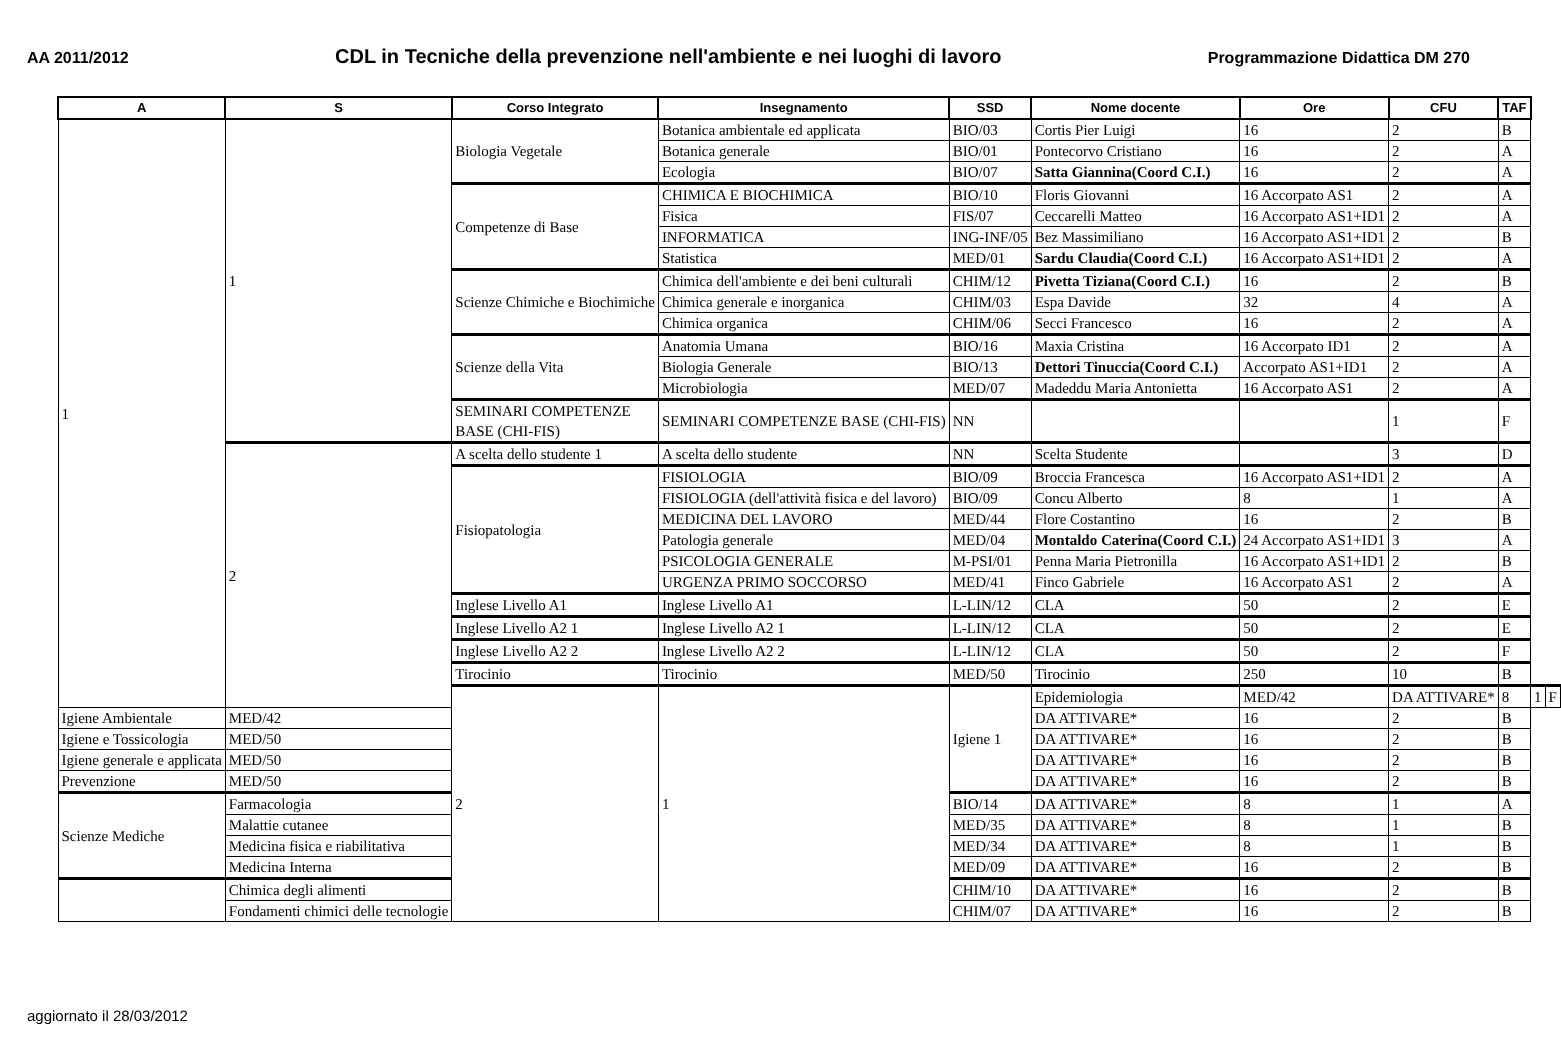AA 2011/2012 CDL in Tecniche della prevenzione nell'ambiente e nei luoghi di lavoro Programmazione Didattica DM 270
| A | S | Corso Integrato | Insegnamento | SSD | Nome docente | Ore | CFU | TAF | | |
| --- | --- | --- | --- | --- | --- | --- | --- | --- | --- | --- |
| 1 | 1 | Biologia Vegetale | Botanica ambientale ed applicata | BIO/03 | Cortis Pier Luigi | 16 | 2 | B | | |
| | | | Botanica generale | BIO/01 | Pontecorvo Cristiano | 16 | 2 | A | | |
| | | | Ecologia | BIO/07 | Satta Giannina(Coord C.I.) | 16 | 2 | A | | |
| | | Competenze di Base | CHIMICA E BIOCHIMICA | BIO/10 | Floris Giovanni | 16 Accorpato AS1 | 2 | A | | |
| | | | Fisica | FIS/07 | Ceccarelli Matteo | 16 Accorpato AS1+ID1 | 2 | A | | |
| | | | INFORMATICA | ING-INF/05 | Bez Massimiliano | 16 Accorpato AS1+ID1 | 2 | B | | |
| | | | Statistica | MED/01 | Sardu Claudia(Coord C.I.) | 16 Accorpato AS1+ID1 | 2 | A | | |
| | | Scienze Chimiche e Biochimiche | Chimica dell'ambiente e dei beni culturali | CHIM/12 | Pivetta Tiziana(Coord C.I.) | 16 | 2 | B | | |
| | | | Chimica generale e inorganica | CHIM/03 | Espa Davide | 32 | 4 | A | | |
| | | | Chimica organica | CHIM/06 | Secci Francesco | 16 | 2 | A | | |
| | | Scienze della Vita | Anatomia Umana | BIO/16 | Maxia Cristina | 16 Accorpato ID1 | 2 | A | | |
| | | | Biologia Generale | BIO/13 | Dettori Tinuccia(Coord C.I.) | Accorpato AS1+ID1 | 2 | A | | |
| | | | Microbiologia | MED/07 | Madeddu Maria Antonietta | 16 Accorpato AS1 | 2 | A | | |
| | | SEMINARI COMPETENZE BASE (CHI-FIS) | SEMINARI COMPETENZE BASE (CHI-FIS) | NN | | | 1 | F | | |
| | 2 | A scelta dello studente 1 | A scelta dello studente | NN | Scelta Studente | | 3 | D | | |
| | | Fisiopatologia | FISIOLOGIA | BIO/09 | Broccia Francesca | 16 Accorpato AS1+ID1 | 2 | A | | |
| | | | FISIOLOGIA (dell'attività fisica e del lavoro) | BIO/09 | Concu Alberto | 8 | 1 | A | | |
| | | | MEDICINA DEL LAVORO | MED/44 | Flore Costantino | 16 | 2 | B | | |
| | | | Patologia generale | MED/04 | Montaldo Caterina(Coord C.I.) | 24 Accorpato AS1+ID1 | 3 | A | | |
| | | | PSICOLOGIA GENERALE | M-PSI/01 | Penna Maria Pietronilla | 16 Accorpato AS1+ID1 | 2 | B | | |
| | | | URGENZA PRIMO SOCCORSO | MED/41 | Finco Gabriele | 16 Accorpato AS1 | 2 | A | | |
| | | Inglese Livello A1 | Inglese Livello A1 | L-LIN/12 | CLA | 50 | 2 | E | | |
| | | Inglese Livello A2 1 | Inglese Livello A2 1 | L-LIN/12 | CLA | 50 | 2 | E | | |
| | | Inglese Livello A2 2 | Inglese Livello A2 2 | L-LIN/12 | CLA | 50 | 2 | F | | |
| | | Tirocinio | Tirocinio | MED/50 | Tirocinio | 250 | 10 | B | | |
| | | 2 | 1 | Igiene 1 | Epidemiologia | MED/42 | DA ATTIVARE* | 8 | 1 | F |
| Igiene Ambientale | MED/42 | | | | DA ATTIVARE* | 16 | 2 | B | | |
| Igiene e Tossicologia | MED/50 | | | | DA ATTIVARE* | 16 | 2 | B | | |
| Igiene generale e applicata | MED/50 | | | | DA ATTIVARE* | 16 | 2 | B | | |
| Prevenzione | MED/50 | | | | DA ATTIVARE* | 16 | 2 | B | | |
| Scienze Mediche | Farmacologia | | | BIO/14 | DA ATTIVARE* | 8 | 1 | A | | |
| | Malattie cutanee | | | MED/35 | DA ATTIVARE* | 8 | 1 | B | | |
| | Medicina fisica e riabilitativa | | | MED/34 | DA ATTIVARE* | 8 | 1 | B | | |
| | Medicina Interna | | | MED/09 | DA ATTIVARE* | 16 | 2 | B | | |
| | Chimica degli alimenti | | | CHIM/10 | DA ATTIVARE* | 16 | 2 | B | | |
| | Fondamenti chimici delle tecnologie | | | CHIM/07 | DA ATTIVARE* | 16 | 2 | B | | |
aggiornato il 28/03/2012